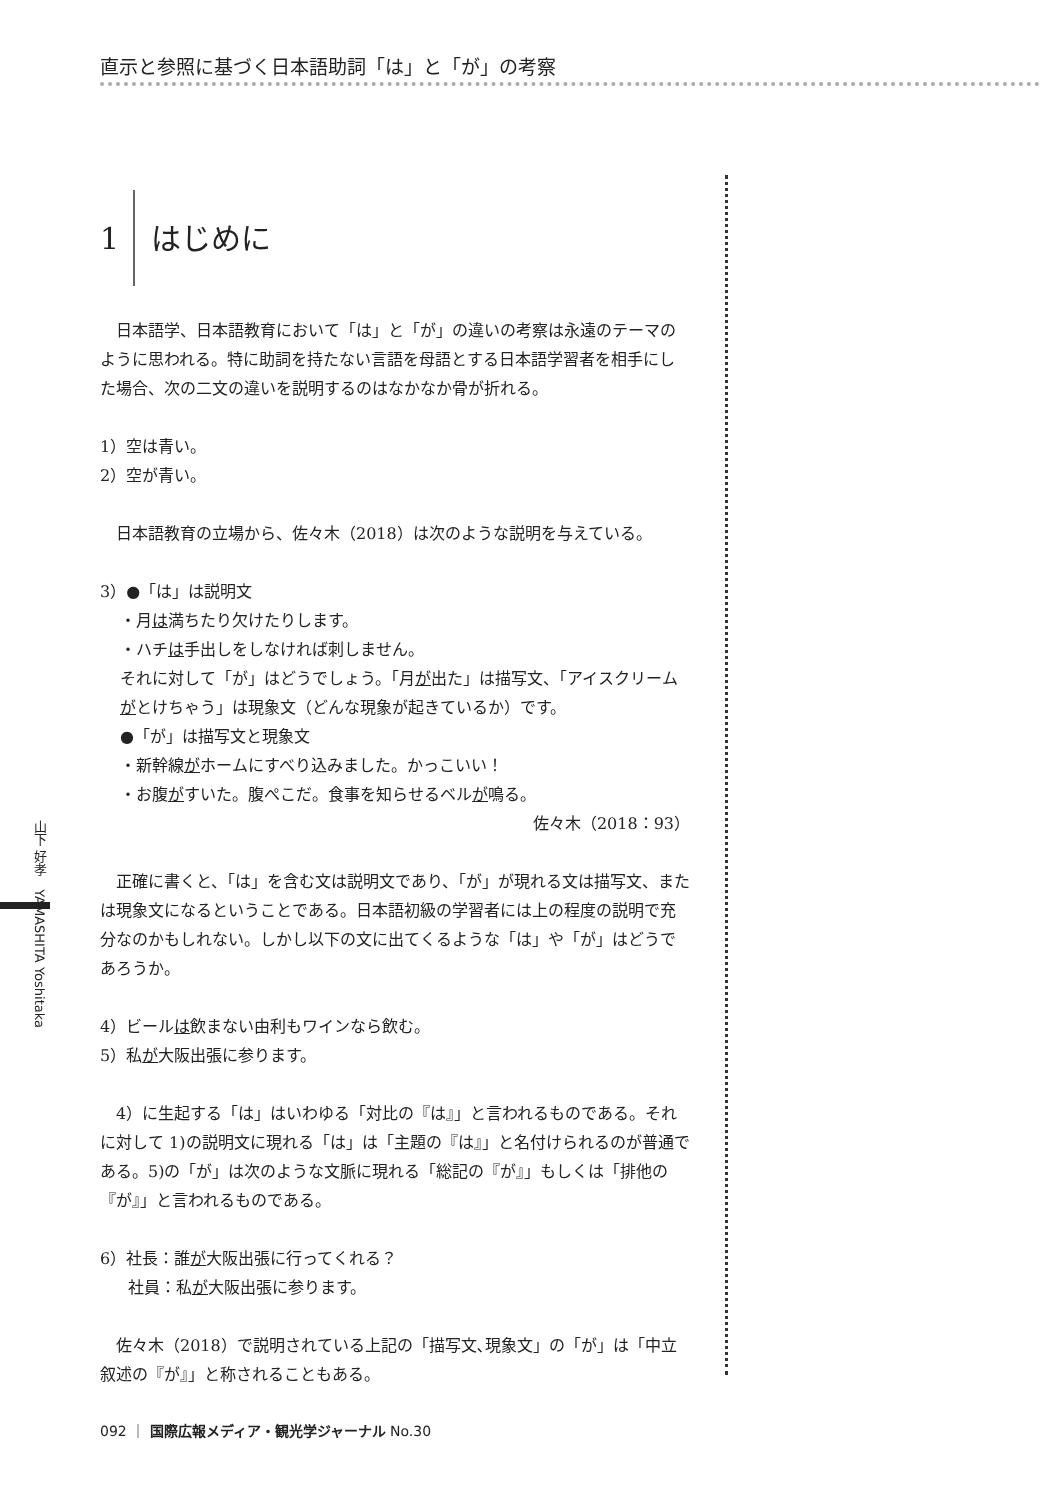直示と参照に基づく日本語助詞「は」と「が」の考察
山下 好孝　YAMASHITA Yoshitaka
1 はじめに
日本語学、日本語教育において「は」と「が」の違いの考察は永遠のテーマのように思われる。特に助詞を持たない言語を母語とする日本語学習者を相手にした場合、次の二文の違いを説明するのはなかなか骨が折れる。
1）空は青い。
2）空が青い。
日本語教育の立場から、佐々木（2018）は次のような説明を与えている。
3）●「は」は説明文
・月は満ちたり欠けたりします。
・ハチは手出しをしなければ刺しません。
それに対して「が」はどうでしょう。「月が出た」は描写文、「アイスクリームがとけちゃう」は現象文（どんな現象が起きているか）です。
●「が」は描写文と現象文
・新幹線がホームにすべり込みました。かっこいい！
・お腹がすいた。腹ぺこだ。食事を知らせるベルが鳴る。
佐々木（2018：93）
正確に書くと、「は」を含む文は説明文であり、「が」が現れる文は描写文、または現象文になるということである。日本語初級の学習者には上の程度の説明で充分なのかもしれない。しかし以下の文に出てくるような「は」や「が」はどうであろうか。
4）ビールは飲まない由利もワインなら飲む。
5）私が大阪出張に参ります。
4）に生起する「は」はいわゆる「対比の『は』」と言われるものである。それに対して 1)の説明文に現れる「は」は「主題の『は』」と名付けられるのが普通である。5)の「が」は次のような文脈に現れる「総記の『が』」もしくは「排他の『が』」と言われるものである。
6）社長：誰が大阪出張に行ってくれる？
社員：私が大阪出張に参ります。
佐々木（2018）で説明されている上記の「描写文､現象文」の「が」は「中立叙述の『が』」と称されることもある。
092 ｜ 国際広報メディア・観光学ジャーナル No.30